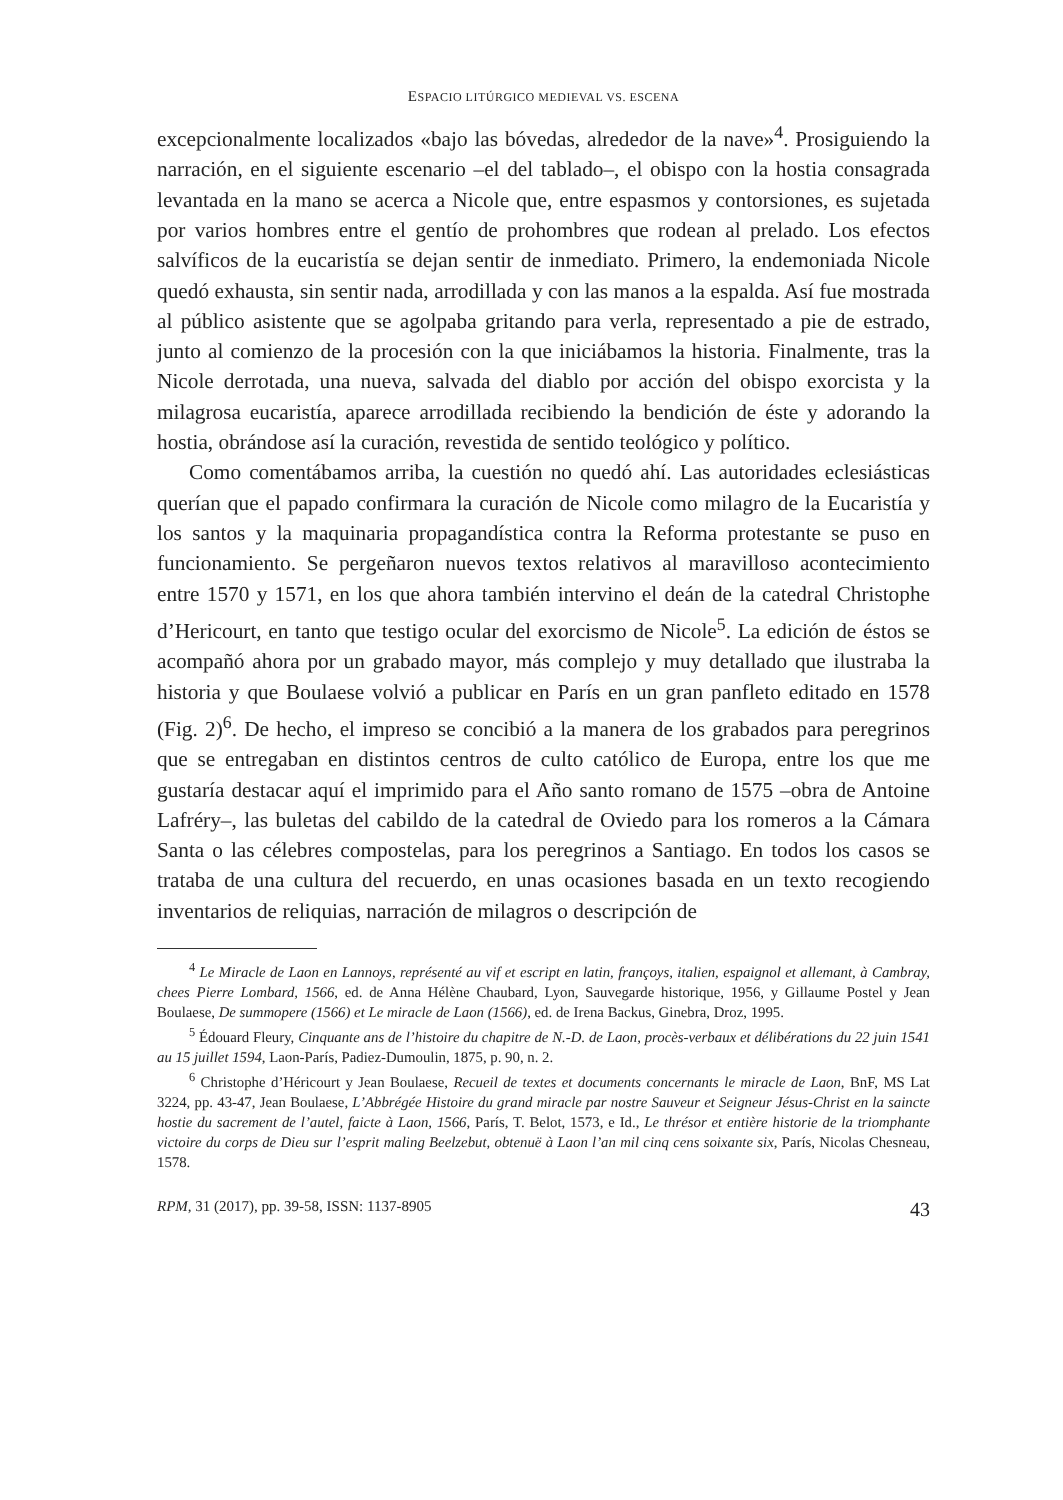ESPACIO LITÚRGICO MEDIEVAL VS. ESCENA
excepcionalmente localizados «bajo las bóvedas, alrededor de la nave»<sup>4</sup>. Prosiguiendo la narración, en el siguiente escenario –el del tablado–, el obispo con la hostia consagrada levantada en la mano se acerca a Nicole que, entre espasmos y contorsiones, es sujetada por varios hombres entre el gentío de prohombres que rodean al prelado. Los efectos salvíficos de la eucaristía se dejan sentir de inmediato. Primero, la endemoniada Nicole quedó exhausta, sin sentir nada, arrodillada y con las manos a la espalda. Así fue mostrada al público asistente que se agolpaba gritando para verla, representado a pie de estrado, junto al comienzo de la procesión con la que iniciábamos la historia. Finalmente, tras la Nicole derrotada, una nueva, salvada del diablo por acción del obispo exorcista y la milagrosa eucaristía, aparece arrodillada recibiendo la bendición de éste y adorando la hostia, obrándose así la curación, revestida de sentido teológico y político.
Como comentábamos arriba, la cuestión no quedó ahí. Las autoridades eclesiásticas querían que el papado confirmara la curación de Nicole como milagro de la Eucaristía y los santos y la maquinaria propagandística contra la Reforma protestante se puso en funcionamiento. Se pergeñaron nuevos textos relativos al maravilloso acontecimiento entre 1570 y 1571, en los que ahora también intervino el deán de la catedral Christophe d’Hericourt, en tanto que testigo ocular del exorcismo de Nicole<sup>5</sup>. La edición de éstos se acompañó ahora por un grabado mayor, más complejo y muy detallado que ilustraba la historia y que Boulaese volvió a publicar en París en un gran panfleto editado en 1578 (Fig. 2)<sup>6</sup>. De hecho, el impreso se concibió a la manera de los grabados para peregrinos que se entregaban en distintos centros de culto católico de Europa, entre los que me gustaría destacar aquí el imprimido para el Año santo romano de 1575 –obra de Antoine Lafréry–, las buletas del cabildo de la catedral de Oviedo para los romeros a la Cámara Santa o las célebres compostelas, para los peregrinos a Santiago. En todos los casos se trataba de una cultura del recuerdo, en unas ocasiones basada en un texto recogiendo inventarios de reliquias, narración de milagros o descripción de
<sup>4</sup> Le Miracle de Laon en Lannoys, représenté au vif et escript en latin, françoys, italien, espaignol et allemant, à Cambray, chees Pierre Lombard, 1566, ed. de Anna Hélène Chaubard, Lyon, Sauvegarde historique, 1956, y Gillaume Postel y Jean Boulaese, De summopere (1566) et Le miracle de Laon (1566), ed. de Irena Backus, Ginebra, Droz, 1995.
<sup>5</sup> Édouard Fleury, Cinquante ans de l’histoire du chapitre de N.-D. de Laon, procès-verbaux et délibérations du 22 juin 1541 au 15 juillet 1594, Laon-París, Padiez-Dumoulin, 1875, p. 90, n. 2.
<sup>6</sup> Christophe d’Héricourt y Jean Boulaese, Recueil de textes et documents concernants le miracle de Laon, BnF, MS Lat 3224, pp. 43-47, Jean Boulaese, L’Abbrégée Histoire du grand miracle par nostre Sauveur et Seigneur Jésus-Christ en la saincte hostie du sacrement de l’autel, faicte à Laon, 1566, París, T. Belot, 1573, e Id., Le thrésor et entière historie de la triomphante victoire du corps de Dieu sur l’esprit maling Beelzebut, obtenuë à Laon l’an mil cinq cens soixante six, París, Nicolas Chesneau, 1578.
RPM, 31 (2017), pp. 39-58, ISSN: 1137-8905 43